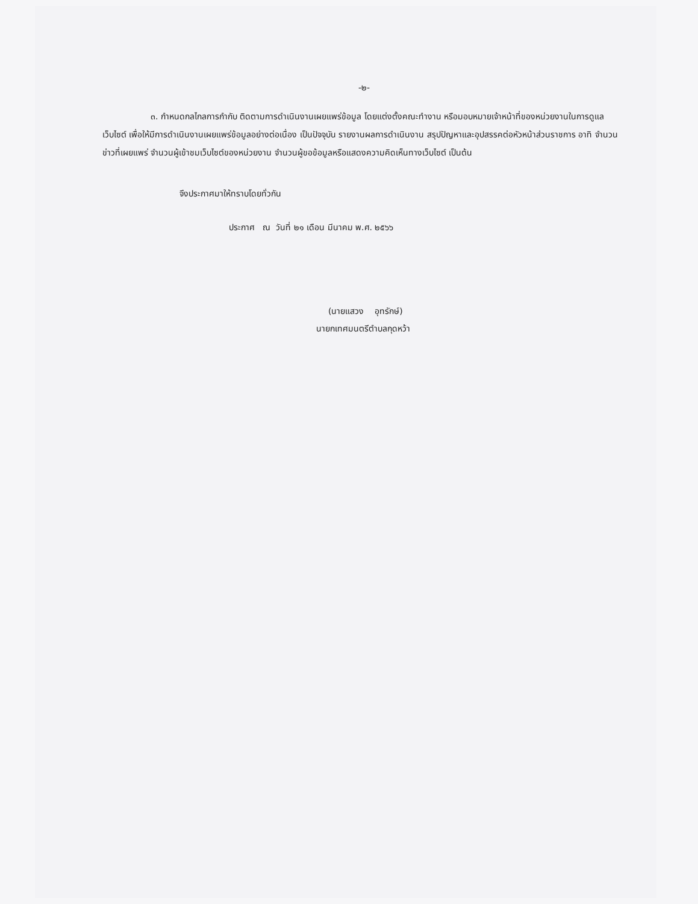-๒-
๓. กำหนดกลไกลการกำกับ ติดตามการดำเนินงานเผยแพร่ข้อมูล โดยแต่งตั้งคณะทำงาน หรือมอบหมายเจ้าหน้าที่ของหน่วยงานในการดูแลเว็บไซต์ เพื่อให้มีการดำเนินงานเผยแพร่ข้อมูลอย่างต่อเนื่อง เป็นปัจจุบัน รายงานผลการดำเนินงาน สรุปปัญหาและอุปสรรคต่อหัวหน้าส่วนราชการ อาทิ จำนวนข่าวที่เผยแพร่ จำนวนผู้เข้าชมเว็บไซต์ของหน่วยงาน จำนวนผู้ขอข้อมูลหรือแสดงความคิดเห็นทางเว็บไซต์ เป็นต้น
จึงประกาศมาให้ทราบโดยทั่วกัน
ประกาศ ณ วันที่ ๒๑ เดือน มีนาคม พ.ศ. ๒๕๖๖
(นายแสวง อุทรักษ์)
นายกเทศมนตรีตำบลกุดหว้า